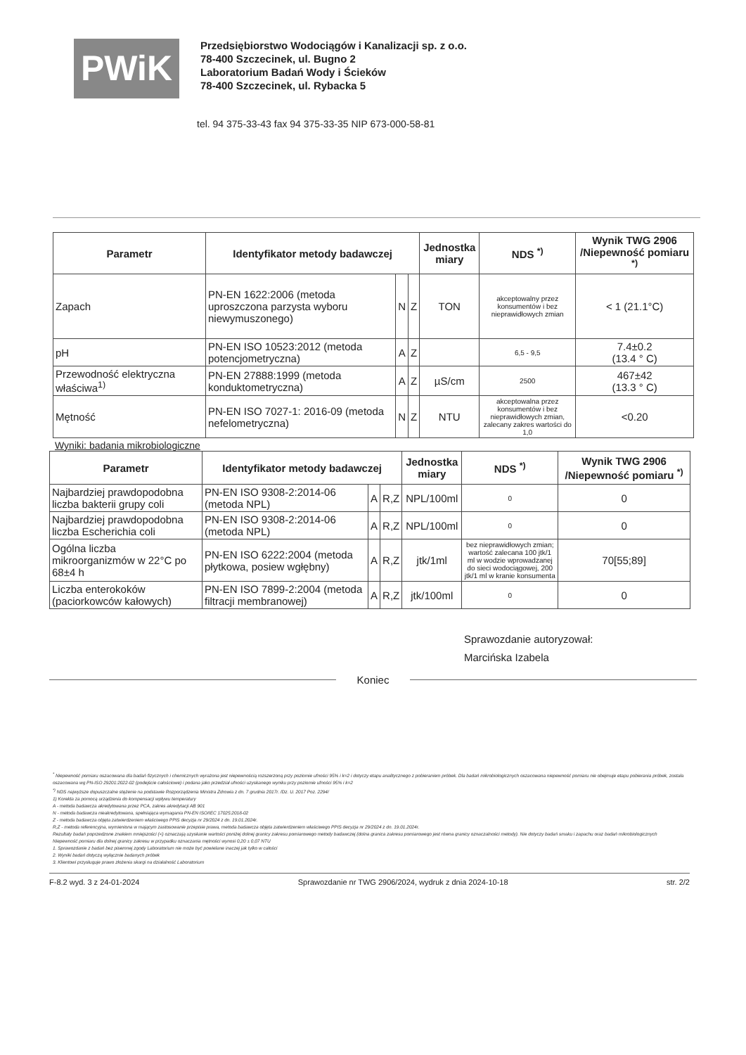PWiK
Przedsiębiorstwo Wodociągów i Kanalizacji sp. z o.o.
78-400 Szczecinek, ul. Bugno 2
Laboratorium Badań Wody i Ścieków
78-400 Szczecinek, ul. Rybacka 5
tel. 94 375-33-43 fax 94 375-33-35 NIP 673-000-58-81
| Parametr | Identyfikator metody badawczej | | | Jednostka miary | NDS <sup>*)</sup> | Wynik TWG 2906 /Niepewność pomiaru <sup>*)</sup> |
| --- | --- | --- | --- | --- | --- | --- |
| Zapach | PN-EN 1622:2006 (metoda uproszczona parzysta wyboru niewymuszonego) | N | Z | TON | akceptowalny przez konsumentów i bez nieprawidłowych zmian | < 1 (21.1°C) |
| pH | PN-EN ISO 10523:2012 (metoda potencjometryczna) | A | Z | | 6,5 - 9,5 | 7.4±0.2 (13.4 ° C) |
| Przewodność elektryczna właściwa<sup>1)</sup> | PN-EN 27888:1999 (metoda konduktometryczna) | A | Z | µS/cm | 2500 | 467±42 (13.3 ° C) |
| Mętność | PN-EN ISO 7027-1: 2016-09 (metoda nefelometryczna) | N | Z | NTU | akceptowalna przez konsumentów i bez nieprawidłowych zmian, zalecany zakres wartości do 1,0 | <0.20 |
Wyniki: badania mikrobiologiczne
| Parametr | Identyfikator metody badawczej | | | Jednostka miary | NDS <sup>*)</sup> | Wynik TWG 2906 /Niepewność pomiaru <sup>*)</sup> |
| --- | --- | --- | --- | --- | --- | --- |
| Najbardziej prawdopodobna liczba bakterii grupy coli | PN-EN ISO 9308-2:2014-06 (metoda NPL) | A | R,Z | NPL/100ml | 0 | 0 |
| Najbardziej prawdopodobna liczba Escherichia coli | PN-EN ISO 9308-2:2014-06 (metoda NPL) | A | R,Z | NPL/100ml | 0 | 0 |
| Ogólna liczba mikroorganizmów w 22°C po 68±4 h | PN-EN ISO 6222:2004 (metoda płytkowa, posiew wgłębny) | A | R,Z | jtk/1ml | bez nieprawidłowych zmian; wartość zalecana 100 jtk/1 ml w wodzie wprowadzanej do sieci wodociągowej, 200 jtk/1 ml w kranie konsumenta | 70[55;89] |
| Liczba enterokoków (paciorkowców kałowych) | PN-EN ISO 7899-2:2004 (metoda filtracji membranowej) | A | R,Z | jtk/100ml | 0 | 0 |
Sprawozdanie autoryzował:
Marcińska Izabela
Koniec
<sup>*</sup> Niepewność pomiaru oszacowana dla badań fizycznych i chemicznych wyrażona jest niepewnością rozszerzoną przy poziomie ufności 95% i k=2 i dotyczy etapu analitycznego z pobieraniem próbek. Dla badań mikrobiologicznych oszacowana niepewność pomiaru nie obejmuje etapu pobierania próbek, została oszacowana wg PN-ISO 29201:2022-02 (podejście całościowe) i podana jako przedział ufności uzyskanego wyniku przy poziomie ufności 95% i k=2
<sup>*)</sup> NDS najwyższe dopuszczalne stężenie na podstawie Rozporządzenia Ministra Zdrowia z dn. 7 grudnia 2017r. /Dz. U. 2017 Poz. 2294/
1) Korekta za pomocą urządzenia do kompensacji wpływu temperatury
A - metoda badawcza akredytowana przez PCA, zakres akredytacji AB 901
N - metoda badawcza nieakredytowana, spełniająca wymagania PN-EN ISO/IEC 17025:2018-02
Z - metoda badawcza objęta zatwierdzeniem właściwego PPIS decyzja nr 29/2024 z dn. 19.01.2024r.
R,Z - metoda referencyjna, wymieniona w mającym zastosowanie przepisie prawa, metoda badawcza objęta zatwierdzeniem właściwego PPIS decyzja nr 29/2024 z dn. 19.01.2024r.
Rezultaty badań poprzedzone znakiem mniejszości (<) oznaczają uzyskanie wartości poniżej dolnej granicy zakresu pomiarowego metody badawczej (dolna granica zakresu pomiarowego jest równa granicy oznaczalności metody). Nie dotyczy badań smaku i zapachu oraz badań mikrobiologicznych
Niepewność pomiaru dla dolnej granicy zakresu w przypadku oznaczania mętności wynosi 0,20 ± 0,07 NTU
1. Sprawozdanie z badań bez pisemnej zgody Laboratorium nie może być powielane inaczej jak tylko w całości
2. Wyniki badań dotyczą wyłącznie badanych próbek
3. Klientowi przysługuje prawo złożenia skargi na działalność Laboratorium
F-8.2 wyd. 3 z 24-01-2024 Sprawozdanie nr TWG 2906/2024, wydruk z dnia 2024-10-18 str. 2/2